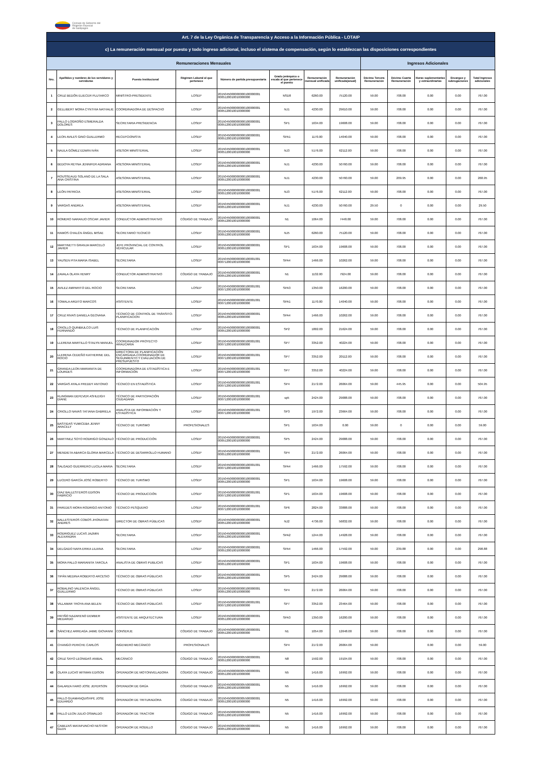Consejo de Gobierno del
Régimen Especial
de Galápagos
| Art. 7 de la Ley Orgánica de Transparencia y Acceso a la Información Pública - LOTAIP | | | | | | | | | | | | |
| --- | --- | --- | --- | --- | --- | --- | --- | --- | --- | --- | --- | --- |
| c) La remuneración mensual por puesto y todo ingreso adicional, incluso el sistema de compensación, según lo establezcan las disposiciones correspondientes | | | | | | | | | | | | |
| Remuneraciones Mensuales | | | | | | | | Ingresos Adicionales | | | | |
| Nro. | Apellidos y nombres de los servidores y servidoras | Puesto Institucional | Régimen Laboral al que pertenece | Número de partida presupuestaria | Grado jerárquico o escala al que pertenece el puesto | Remuneración mensual unificada | Remuneración unificada(anual) | Décimo Tercera Remuneración | Décimo Cuarta Remuneración | Horas suplementarias y extraordinarias | Encargos y subrogaciones | Total Ingresos adicionales |
| 1 | CRUZ BEDÓN ELIECER PLUTARCO | MINISTRO-PRESIDENTE | LOSEP | 2015045000000000100000001 0005120010010000000 | NSD8 | 6260.00 | 75120.00 | 59.00 | 708.00 | 0.00 | 0.00 | 767.00 |
| 2 | GELLIBERT MORA CYNTHIA NATHALIE | COORDINADORA DE DESPACHO | LOSEP | 2015045000000000100000001 0005120010010000000 | NJ1 | 4230.00 | 29610.00 | 59.00 | 708.00 | 0.00 | 0.00 | 767.00 |
| 3 | PALLO LOGROÑO ESMERALDA DOLORES | SECRETARIA PRESIDENCIA | LOSEP | 2015045000000000100000001 0005120010010000000 | SP1 | 1634.00 | 19608.00 | 59.00 | 708.00 | 0.00 | 0.00 | 767.00 |
| 4 | LEON AVILES GINO GUILLERMO | RECEPCIONISTA | LOSEP | 2015045000000000100000001 0005120010010000000 | SPA1 | 1170.00 | 14040.00 | 59.00 | 708.00 | 0.00 | 0.00 | 767.00 |
| 5 | NAULA GÓMEZ EDWIN IVÁN | ASESOR MINISTERIAL | LOSEP | 2015045000000000100000001 0005120010010000000 | NJ3 | 5176.00 | 62112.00 | 59.00 | 708.00 | 0.00 | 0.00 | 767.00 |
| 6 | BEDOYA REYNA JENNIFER ADRIANA | ASESORA MINISTERIAL | LOSEP | 2015045000000000100000001 0005120010010000000 | NJ1 | 4230.00 | 50760.00 | 59.00 | 708.00 | 0.00 | 0.00 | 767.00 |
| 7 | ROUSSEAUD SOLANO DE LA SALA ANA CRISTINA | ASESORA MINISTERIAL | LOSEP | 2015045000000000100000001 0005120010010000000 | NJ1 | 4230.00 | 50760.00 | 59.00 | 209.95 | 0.00 | 0.00 | 268.95 |
| 8 | LEÓN PATRICIA | ASESORA MINISTERIAL | LOSEP | 2015045000000000100000001 0005120010010000000 | NJ3 | 5176.00 | 62112.00 | 59.00 | 708.00 | 0.00 | 0.00 | 767.00 |
| 9 | VARGAS ANDREA | ASESORA MINISTERIAL | LOSEP | 2015045000000000100000001 0005120010010000000 | NJ1 | 4230.00 | 50760.00 | 29.50 | 0 | 0.00 | 0.00 | 29.50 |
| 10 | ROMERO NARANJO OSCAR JAVIER | CONDUCTOR ADMINISTRATIVO | CÓDIGO DE TRABAJO | 2015045000000000100000001 0005120010010000000 | N1 | 1064.00 | 7448.00 | 59.00 | 708.00 | 0.00 | 0.00 | 767.00 |
| 11 | RAMOS CHALÉN ÁNGEL MISAE | SECRETARIO TECNICO | LOSEP | 2015045000000000100000001 0005120010010000000 | NJ5 | 6260.00 | 75120.00 | 59.00 | 708.00 | 0.00 | 0.00 | 767.00 |
| 12 | MARTINETTI GRANJA MARCELO JAVIER | JEFE PROVINCIAL DE CONTROL VEHICULAR | LOSEP | 2015045000000000100000001 0005120010010000000 | SP1 | 1634.00 | 19608.00 | 59.00 | 708.00 | 0.00 | 0.00 | 767.00 |
| 13 | YAUSEN PITA MARIA ISABEL | SECRETARIA | LOSEP | 2015045000000000100001001 0007120010010000000 | SPA4 | 1466.00 | 10262.00 | 59.00 | 708.00 | 0.00 | 0.00 | 767.00 |
| 14 | ZAVALA OLAYA HENRY | CONDUCTOR ADMINISTRATIVO | CÓDIGO DE TRABAJO | 2015045000000000100000001 0005120010010000000 | N1 | 1132.00 | 7924.00 | 59.00 | 708.00 | 0.00 | 0.00 | 767.00 |
| 15 | AVILEZ AMPARITO DEL ROCIO | SECRETARIA | LOSEP | 2015045000000000100001001 0007120010010000000 | SPA3 | 1350.00 | 16200.00 | 59.00 | 708.00 | 0.00 | 0.00 | 767.00 |
| 16 | TOMALA ARDITO MARCOS | ASISTENTE | LOSEP | 2015045000000000100001001 0007120010010000000 | SPA1 | 1170.00 | 14040.00 | 59.00 | 708.00 | 0.00 | 0.00 | 767.00 |
| 17 | CRUZ RIVAS DANIELA GEOVANA | TÉCNICO DE CONTROL DE TRÁNSITO-PLANIFICACION | LOSEP | 2015045000000000100000001 0005120010010000000 | SPA4 | 1466.00 | 10262.00 | 59.00 | 708.00 | 0.00 | 0.00 | 767.00 |
| 18 | CRIOLLO QUINBIULCO LUIS FERNANDO | TÉCNICO DE PLANIFICACIÓN | LOSEP | 2015045000000000100000001 0005120010010000000 | SP2 | 1802.00 | 21624.00 | 59.00 | 708.00 | 0.00 | 0.00 | 767.00 |
| 19 | LLERENA MARTILLO STALYN MANUEL | COORDINADOR PROYECTO ARAUCARIA | LOSEP | 2015045000000000100001001 0007120010010000000 | SP7 | 3352.00 | 40224.00 | 59.00 | 708.00 | 0.00 | 0.00 | 767.00 |
| 20 | LLERENA CEDEÑO KATHERINE DEL ROCIO | DIRECTORA DE PLANIFICACIÓN ENCARGADA-COORDINADOR DE SEGUIMIENTO Y EVALUACIÓN DE PRESUPUESTO | LOSEP | 2015045000000000100001001 0007120010010000000 | SP7 | 3352.00 | 20112.00 | 59.00 | 708.00 | 0.00 | 0.00 | 767.00 |
| 21 | GRANDA LEON MARIANITA DE LOURDES | COORDINADORA DE ESTADÍSTICA E INFORMACIÓN | LOSEP | 2015045000000000100001001 0007120010010000000 | SP7 | 3352.00 | 40224.00 | 59.00 | 708.00 | 0.00 | 0.00 | 767.00 |
| 22 | VARGAS AYALA FREDDY ANTONIO | TÉCNICO EN ESTADÍSTICA | LOSEP | 2015045000000000100001001 0007120010010000000 | SP4 | 2172.00 | 26064.00 | 59.00 | 445.95 | 0.00 | 0.00 | 504.95 |
| 23 | KLINGMAN DEFEVER ASHLEIGH DIANE | TÉCNICO DE PARTICIPACIÓN CIUDADANA | LOSEP | 2015045000000000100001001 0007120010010000000 | sp5 | 2424.00 | 29088.00 | 59.00 | 708.00 | 0.00 | 0.00 | 767.00 |
| 24 | CRIOLLO NAVAS TATIANA GABRIELA | ANALISTA DE INFORMACIÓN Y ESTADÍSTICA | LOSEP | 2015045000000000100001001 0007120010010000000 | SP3 | 1972.00 | 23664.00 | 59.00 | 708.00 | 0.00 | 0.00 | 767.00 |
| 25 | BASTIDAS YUMICEBA JENNY ARACELY | TÉCNICO DE TURISMO | PROFESIONALES | | SP1 | 1634.00 | 0.00 | 59.00 | 0 | 0.00 | 0.00 | 59.00 |
| 26 | MARTINEZ SOTO RODRIGO GONZALO | TÉCNICO DE PRODUCCIÓN | LOSEP | 2015045000000000100000001 0005120010010000000 | SP5 | 2424.00 | 29088.00 | 59.00 | 708.00 | 0.00 | 0.00 | 767.00 |
| 27 | MENDIETA ABARCA GLORIA MARCELA | TÉCNICO DE DESARROLLO HUMANO | LOSEP | 2015045000000000100000001 0005120010010000000 | SP4 | 2172.00 | 26064.00 | 59.00 | 708.00 | 0.00 | 0.00 | 767.00 |
| 28 | SALGADO GUERRERO LUCILA MARIA | SECRETARIA | LOSEP | 2015045000000000100001001 0007120010010000000 | SPA4 | 1466.00 | 17592.00 | 59.00 | 708.00 | 0.00 | 0.00 | 767.00 |
| 29 | LUCERO GARCÍA JOSÉ ROBERTO | TÉCNICO DE TURISMO | LOSEP | 2015045000000000100000001 0005120010010000000 | SP1 | 1634.00 | 19608.00 | 59.00 | 708.00 | 0.00 | 0.00 | 767.00 |
| 30 | DIAZ BALLESTEROS EDISON FABRICIO | TÉCNICO DE PRODUCCIÓN | LOSEP | 2015045000000000100001001 0007120010010000000 | SP1 | 1634.00 | 19608.00 | 59.00 | 708.00 | 0.00 | 0.00 | 767.00 |
| 31 | PAREDES MORA RODRIGO ANTONIO | TÉCNICO PESQUERO | LOSEP | 2015045000000000100001001 0007120010010000000 | SP6 | 2824.00 | 33888.00 | 59.00 | 708.00 | 0.00 | 0.00 | 767.00 |
| 32 | BALLESTEROS COBOS JHONATAN ANDRES | DIRECTOR DE OBRAS PÚBLICAS | LOSEP | 2015045000000000100000001 0005120010010000000 | NJ2 | 4736.00 | 56832.00 | 59.00 | 708.00 | 0.00 | 0.00 | 767.00 |
| 33 | RODRIGUEZ LUCAS JAZMIN ALEXANDRA | SECRETARIA | LOSEP | 2015045000000000100000001 0005120010010000000 | SPA2 | 1244.00 | 14928.00 | 59.00 | 708.00 | 0.00 | 0.00 | 767.00 |
| 34 | DELGADO NAPA ERIKA LILIANA | SECRETARIA | LOSEP | 2015045000000000100000001 0005120010010000000 | SPA4 | 1466.00 | 17592.00 | 59.00 | 239.88 | 0.00 | 0.00 | 298.88 |
| 35 | MORA PALLO MARIANITA TARCILA | ANALISTA DE OBRAS PUBLICAS | LOSEP | 2015045000000000100000001 0005120010010000000 | SP1 | 1634.00 | 19608.00 | 59.00 | 708.00 | 0.00 | 0.00 | 767.00 |
| 36 | TIPÁN MEDINA ROBERTO ARCESIO | TÉCNICO DE OBRAS PÚBLICAS | LOSEP | 2015045000000000100000001 0005120010010000000 | SP5 | 2424.00 | 29088.00 | 59.00 | 708.00 | 0.00 | 0.00 | 767.00 |
| 37 | ROBALINO VALENCIA ÁNGEL GUILLERMO | TÉCNICO DE OBRAS PÚBLICAS | LOSEP | 2015045000000000100000001 0005120010010000000 | SP4 | 2172.00 | 26064.00 | 59.00 | 708.00 | 0.00 | 0.00 | 767.00 |
| 38 | VILLAMAR TROYA ANA BELEN | TÉCNICO DE OBRAS PÚBLICAS | LOSEP | 2015045000000000100001001 0007120010010000000 | SP7 | 3352.00 | 23464.00 | 59.00 | 708.00 | 0.00 | 0.00 | 767.00 |
| 39 | PATIÑO NAZARENO DEMBER MEDARDO | ASISTENTE DE ARQUITECTURA | LOSEP | 2015045000000000100000001 0005120010010000000 | SPA3 | 1350.00 | 16200.00 | 59.00 | 708.00 | 0.00 | 0.00 | 767.00 |
| 40 | SÁNCHEZ ARREAGA JAIME GIOVANNI | CONSERJE | CÓDIGO DE TRABAJO | 2015045000000000100000001 0005120010010000000 | N1 | 1054.00 | 12648.00 | 59.00 | 708.00 | 0.00 | 0.00 | 767.00 |
| 41 | CHANGO PERICHE CARLOS | INGENIERO MECÁNICO | PROFESIONALES | | SP4 | 2172.00 | 26064.00 | 59.00 | | 0.00 | 0.00 | 59.00 |
| 42 | CRUZ SAYO LEONIDAS ANIBAL | MECÁNICO | CÓDIGO DE TRABAJO | 2015045000000005500000001 0005120010010000000 | N8 | 1592.00 | 19104.00 | 59.00 | 708.00 | 0.00 | 0.00 | 767.00 |
| 43 | OLAYA LUCAS WITMAN EDISON | OPERADOR DE MOTONIVELADORA | CÓDIGO DE TRABAJO | 2015045000000005500000001 0005120010010000000 | N5 | 1416.00 | 16992.00 | 59.00 | 708.00 | 0.00 | 0.00 | 767.00 |
| 44 | GALARZA HARO JOSE JEFERSON | OPERADOR DE GRÚA | CÓDIGO DE TRABAJO | 2015045000000005500000001 0005120010010000000 | N5 | 1416.00 | 16992.00 | 59.00 | 708.00 | 0.00 | 0.00 | 767.00 |
| 45 | PALLO GUAMANQUISHPE JOSE EDUARDO | OPERADOR DE TRITURADORA | CÓDIGO DE TRABAJO | 2015045000000005500000001 0005120010010000000 | N5 | 1416.00 | 16992.00 | 59.00 | 708.00 | 0.00 | 0.00 | 767.00 |
| 46 | PALLO LEON JULIO OSWALDO | OPERADOR DE TRACTOR | CÓDIGO DE TRABAJO | 2015045000000005500000001 0005120010010000000 | N5 | 1416.00 | 16992.00 | 59.00 | 708.00 | 0.00 | 0.00 | 767.00 |
| 47 | CABEZAS MATAPUNCHO NESTOR GLEN | OPERADOR DE RODILLO | CÓDIGO DE TRABAJO | 2015045000000005500000001 0005120010010000000 | N5 | 1416.00 | 16992.00 | 59.00 | 708.00 | 0.00 | 0.00 | 767.00 |